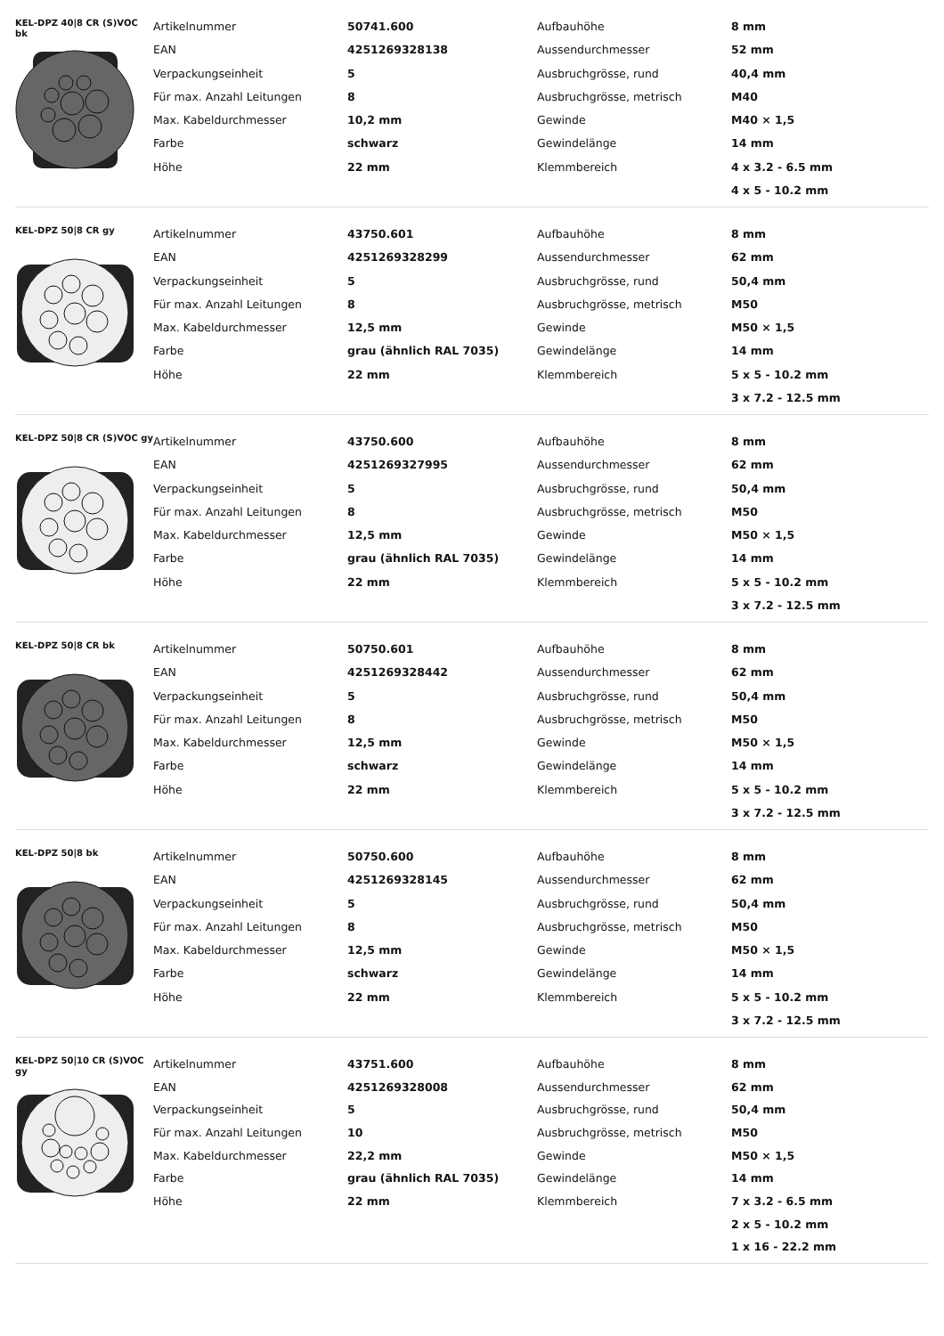KEL-DPZ 40|8 CR (S)VOC bk
| Artikelnummer | 50741.600 | Aufbauhöhe | 8 mm |
| EAN | 4251269328138 | Aussendurchmesser | 52 mm |
| Verpackungseinheit | 5 | Ausbruchgrösse, rund | 40,4 mm |
| Für max. Anzahl Leitungen | 8 | Ausbruchgrösse, metrisch | M40 |
| Max. Kabeldurchmesser | 10,2 mm | Gewinde | M40 × 1,5 |
| Farbe | schwarz | Gewindelänge | 14 mm |
| Höhe | 22 mm | Klemmbereich | 4 x 3.2 - 6.5 mm |
| | | | 4 x 5 - 10.2 mm |
KEL-DPZ 50|8 CR gy
| Artikelnummer | 43750.601 | Aufbauhöhe | 8 mm |
| EAN | 4251269328299 | Aussendurchmesser | 62 mm |
| Verpackungseinheit | 5 | Ausbruchgrösse, rund | 50,4 mm |
| Für max. Anzahl Leitungen | 8 | Ausbruchgrösse, metrisch | M50 |
| Max. Kabeldurchmesser | 12,5 mm | Gewinde | M50 × 1,5 |
| Farbe | grau (ähnlich RAL 7035) | Gewindelänge | 14 mm |
| Höhe | 22 mm | Klemmbereich | 5 x 5 - 10.2 mm |
| | | | 3 x 7.2 - 12.5 mm |
KEL-DPZ 50|8 CR (S)VOC gy
| Artikelnummer | 43750.600 | Aufbauhöhe | 8 mm |
| EAN | 4251269327995 | Aussendurchmesser | 62 mm |
| Verpackungseinheit | 5 | Ausbruchgrösse, rund | 50,4 mm |
| Für max. Anzahl Leitungen | 8 | Ausbruchgrösse, metrisch | M50 |
| Max. Kabeldurchmesser | 12,5 mm | Gewinde | M50 × 1,5 |
| Farbe | grau (ähnlich RAL 7035) | Gewindelänge | 14 mm |
| Höhe | 22 mm | Klemmbereich | 5 x 5 - 10.2 mm |
| | | | 3 x 7.2 - 12.5 mm |
KEL-DPZ 50|8 CR bk
| Artikelnummer | 50750.601 | Aufbauhöhe | 8 mm |
| EAN | 4251269328442 | Aussendurchmesser | 62 mm |
| Verpackungseinheit | 5 | Ausbruchgrösse, rund | 50,4 mm |
| Für max. Anzahl Leitungen | 8 | Ausbruchgrösse, metrisch | M50 |
| Max. Kabeldurchmesser | 12,5 mm | Gewinde | M50 × 1,5 |
| Farbe | schwarz | Gewindelänge | 14 mm |
| Höhe | 22 mm | Klemmbereich | 5 x 5 - 10.2 mm |
| | | | 3 x 7.2 - 12.5 mm |
KEL-DPZ 50|8 bk
| Artikelnummer | 50750.600 | Aufbauhöhe | 8 mm |
| EAN | 4251269328145 | Aussendurchmesser | 62 mm |
| Verpackungseinheit | 5 | Ausbruchgrösse, rund | 50,4 mm |
| Für max. Anzahl Leitungen | 8 | Ausbruchgrösse, metrisch | M50 |
| Max. Kabeldurchmesser | 12,5 mm | Gewinde | M50 × 1,5 |
| Farbe | schwarz | Gewindelänge | 14 mm |
| Höhe | 22 mm | Klemmbereich | 5 x 5 - 10.2 mm |
| | | | 3 x 7.2 - 12.5 mm |
KEL-DPZ 50|10 CR (S)VOC gy
| Artikelnummer | 43751.600 | Aufbauhöhe | 8 mm |
| EAN | 4251269328008 | Aussendurchmesser | 62 mm |
| Verpackungseinheit | 5 | Ausbruchgrösse, rund | 50,4 mm |
| Für max. Anzahl Leitungen | 10 | Ausbruchgrösse, metrisch | M50 |
| Max. Kabeldurchmesser | 22,2 mm | Gewinde | M50 × 1,5 |
| Farbe | grau (ähnlich RAL 7035) | Gewindelänge | 14 mm |
| Höhe | 22 mm | Klemmbereich | 7 x 3.2 - 6.5 mm |
| | | | 2 x 5 - 10.2 mm |
| | | | 1 x 16 - 22.2 mm |